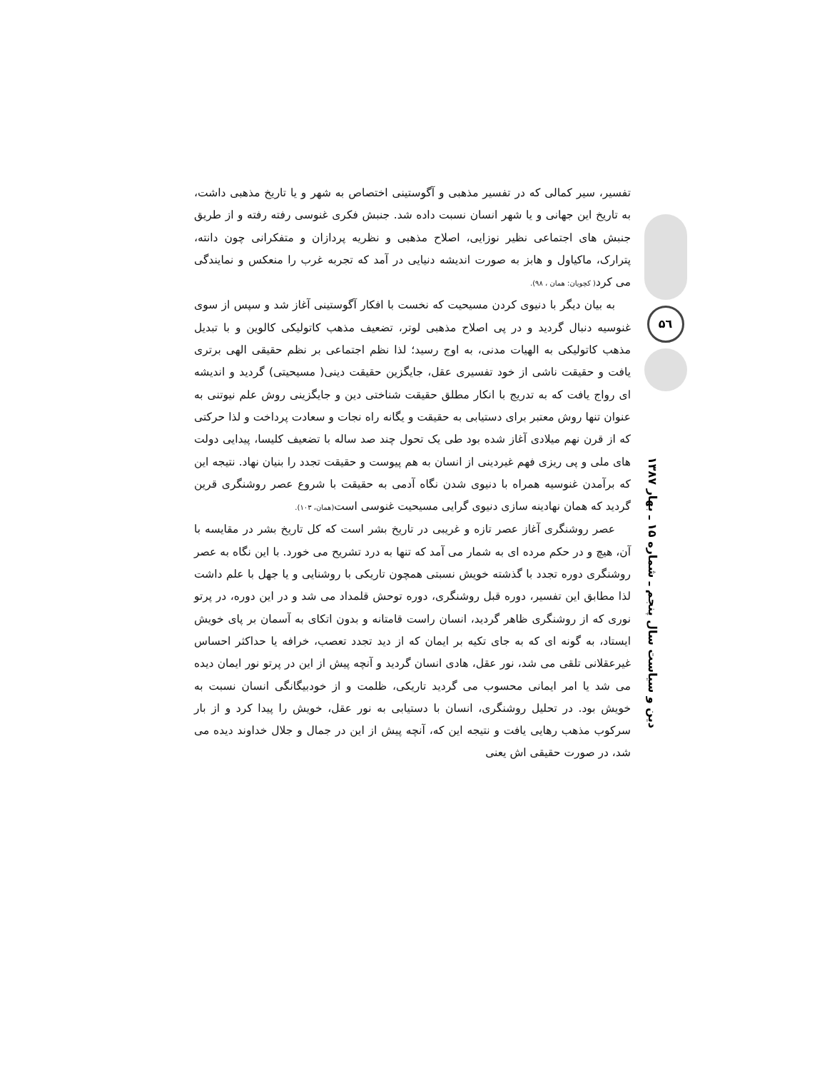تفسیر، سیر کمالی که در تفسیر مذهبی و آگوستینی اختصاص به شهر و یا تاریخ مذهبی داشت، به تاریخ این جهانی و یا شهر انسان نسبت داده شد. جنبش فکری غنوسی رفته رفته و از طریق جنبش های اجتماعی نظیر نوزایی، اصلاح مذهبی و نظریه پردازان و متفکرانی چون دانته، پترارک، ماکیاول و هابز به صورت اندیشه دنیایی در آمد که تجربه غرب را منعکس و نمایندگی می کرد( کچویان: همان ، ۹۸).
به بیان دیگر با دنیوی کردن مسیحیت که نخست با افکار آگوستینی آغاز شد و سپس از سوی غنوسیه دنبال گردید و در پی اصلاح مذهبی لوتر، تضعیف مذهب کاتولیکی کالوین و با تبدیل مذهب کاتولیکی به الهیات مدنی، به اوج رسید؛ لذا نظم اجتماعی بر نظم حقیقی الهی برتری یافت و حقیقت ناشی از خود تفسیری عقل، جایگزین حقیقت دینی( مسیحیتی) گردید و اندیشه ای رواج یافت که به تدریج با انکار مطلق حقیقت شناختی دین و جایگزینی روش علم نیوتنی به عنوان تنها روش معتبر برای دستیابی به حقیقت و یگانه راه نجات و سعادت پرداخت و لذا حرکتی که از قرن نهم میلادی آغاز شده بود طی یک تحول چند صد ساله با تضعیف کلیسا، پیدایی دولت های ملی و پی ریزی فهم غیردینی از انسان به هم پیوست و حقیقت تجدد را بنیان نهاد. نتیجه این که برآمدن غنوسیه همراه با دنیوی شدن نگاه آدمی به حقیقت با شروع عصر روشنگری قرین گردید که همان نهادینه سازی دنیوی گرایی مسیحیت غنوسی است(همان، ۱۰۳).
عصر روشنگری آغاز عصر تازه و غریبی در تاریخ بشر است که کل تاریخ بشر در مقایسه با آن، هیچ و در حکم مرده ای به شمار می آمد که تنها به درد تشریح می خورد. با این نگاه به عصر روشنگری دوره تجدد با گذشته خویش نسبتی همچون تاریکی با روشنایی و یا جهل با علم داشت لذا مطابق این تفسیر، دوره قبل روشنگری، دوره توحش قلمداد می شد و در این دوره، در پرتو نوری که از روشنگری ظاهر گردید، انسان راست قامتانه و بدون اتکای به آسمان بر پای خویش ایستاد، به گونه ای که به جای تکیه بر ایمان که از دید تجدد تعصب، خرافه یا حداکثر احساس غیرعقلانی تلقی می شد، نور عقل، هادی انسان گردید و آنچه پیش از این در پرتو نور ایمان دیده می شد یا امر ایمانی محسوب می گردید تاریکی، ظلمت و از خودبیگانگی انسان نسبت به خویش بود. در تحلیل روشنگری، انسان با دستیابی به نور عقل، خویش را پیدا کرد و از بار سرکوب مذهب رهایی یافت و نتیجه این که، آنچه پیش از این در جمال و جلال خداوند دیده می شد، در صورت حقیقی اش یعنی
۵٦
دین و سیاست سال پنجم ـ شماره ۱۵ ـ بهار ۱۳۸۷